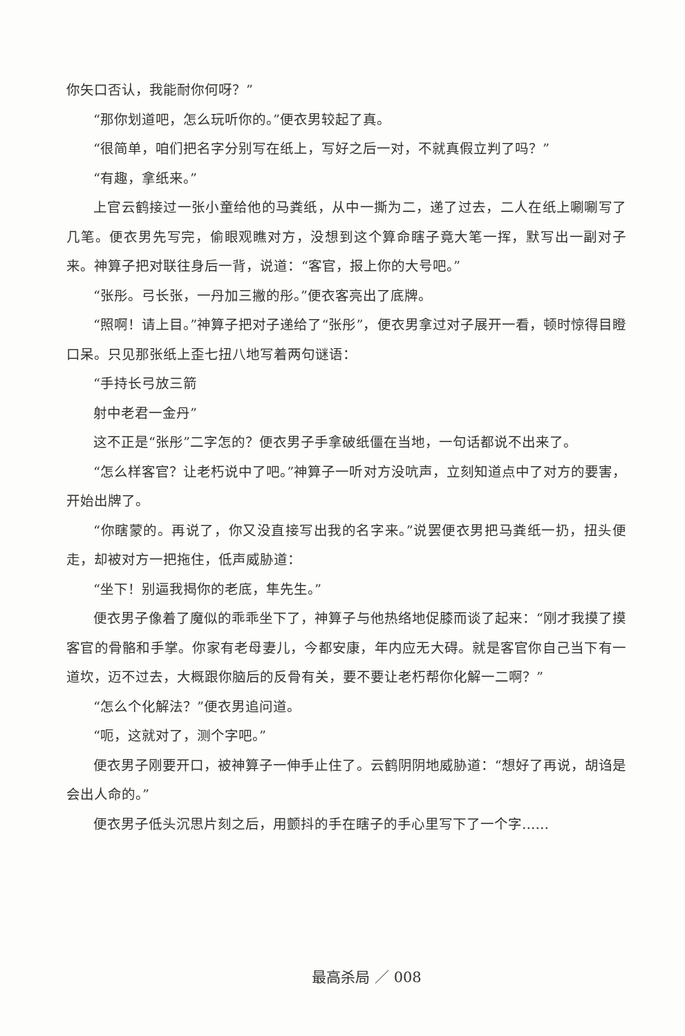你矢口否认，我能耐你何呀？”
“那你划道吧，怎么玩听你的。”便衣男较起了真。
“很简单，咱们把名字分别写在纸上，写好之后一对，不就真假立判了吗？”
“有趣，拿纸来。”
上官云鹤接过一张小童给他的马粪纸，从中一撕为二，递了过去，二人在纸上唰唰写了几笔。便衣男先写完，偷眼观瞧对方，没想到这个算命瞎子竟大笔一挥，默写出一副对子来。神算子把对联往身后一背，说道：“客官，报上你的大号吧。”
“张彤。弓长张，一丹加三撇的彤。”便衣客亮出了底牌。
“照啊！请上目。”神算子把对子递给了“张彤”，便衣男拿过对子展开一看，顿时惊得目瞪口呆。只见那张纸上歪七扭八地写着两句谜语：
“手持长弓放三箭
射中老君一金丹”
这不正是“张彤”二字怎的？便衣男子手拿破纸僵在当地，一句话都说不出来了。
“怎么样客官？让老朽说中了吧。”神算子一听对方没吭声，立刻知道点中了对方的要害，开始出牌了。
“你瞎蒙的。再说了，你又没直接写出我的名字来。”说罢便衣男把马粪纸一扔，扭头便走，却被对方一把拖住，低声威胁道：
“坐下！别逼我揭你的老底，隼先生。”
便衣男子像着了魔似的乖乖坐下了，神算子与他热络地促膝而谈了起来：“刚才我摸了摸客官的骨骼和手掌。你家有老母妻儿，今都安康，年内应无大碍。就是客官你自己当下有一道坎，迈不过去，大概跟你脑后的反骨有关，要不要让老朽帮你化解一二啊？”
“怎么个化解法？”便衣男追问道。
“呃，这就对了，测个字吧。”
便衣男子刚要开口，被神算子一伸手止住了。云鹤阴阴地威胁道：“想好了再说，胡诌是会出人命的。”
便衣男子低头沉思片刻之后，用颤抖的手在瞎子的手心里写下了一个字……
最高杀局 ／ 008